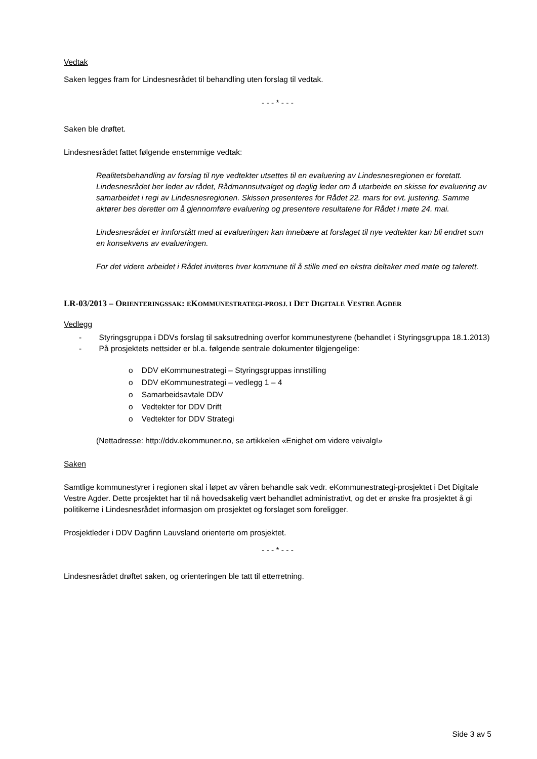Vedtak
Saken legges fram for Lindesnesrådet til behandling uten forslag til vedtak.
- - - * - - -
Saken ble drøftet.
Lindesnesrådet fattet følgende enstemmige vedtak:
Realitetsbehandling av forslag til nye vedtekter utsettes til en evaluering av Lindesnesregionen er foretatt. Lindesnesrådet ber leder av rådet, Rådmannsutvalget og daglig leder om å utarbeide en skisse for evaluering av samarbeidet i regi av Lindesnesregionen. Skissen presenteres for Rådet 22. mars for evt. justering. Samme aktører bes deretter om å gjennomføre evaluering og presentere resultatene for Rådet i møte 24. mai.
Lindesnesrådet er innforstått med at evalueringen kan innebære at forslaget til nye vedtekter kan bli endret som en konsekvens av evalueringen.
For det videre arbeidet i Rådet inviteres hver kommune til å stille med en ekstra deltaker med møte og talerett.
LR-03/2013 – ORIENTERINGSSAK: EKOMMUNESTRATEGI-PROSJ. I DET DIGITALE VESTRE AGDER
Vedlegg
- Styringsgruppa i DDVs forslag til saksutredning overfor kommunestyrene (behandlet i Styringsgruppa 18.1.2013)
- På prosjektets nettsider er bl.a. følgende sentrale dokumenter tilgjengelige:
o DDV eKommunestrategi – Styringsgruppas innstilling
o DDV eKommunestrategi – vedlegg 1 – 4
o Samarbeidsavtale DDV
o Vedtekter for DDV Drift
o Vedtekter for DDV Strategi
(Nettadresse: http://ddv.ekommuner.no, se artikkelen «Enighet om videre veivalg!»
Saken
Samtlige kommunestyrer i regionen skal i løpet av våren behandle sak vedr. eKommunestrategi-prosjektet i Det Digitale Vestre Agder. Dette prosjektet har til nå hovedsakelig vært behandlet administrativt, og det er ønske fra prosjektet å gi politikerne i Lindesnesrådet informasjon om prosjektet og forslaget som foreligger.
Prosjektleder i DDV Dagfinn Lauvsland orienterte om prosjektet.
- - - * - - -
Lindesnesrådet drøftet saken, og orienteringen ble tatt til etterretning.
Side 3 av 5